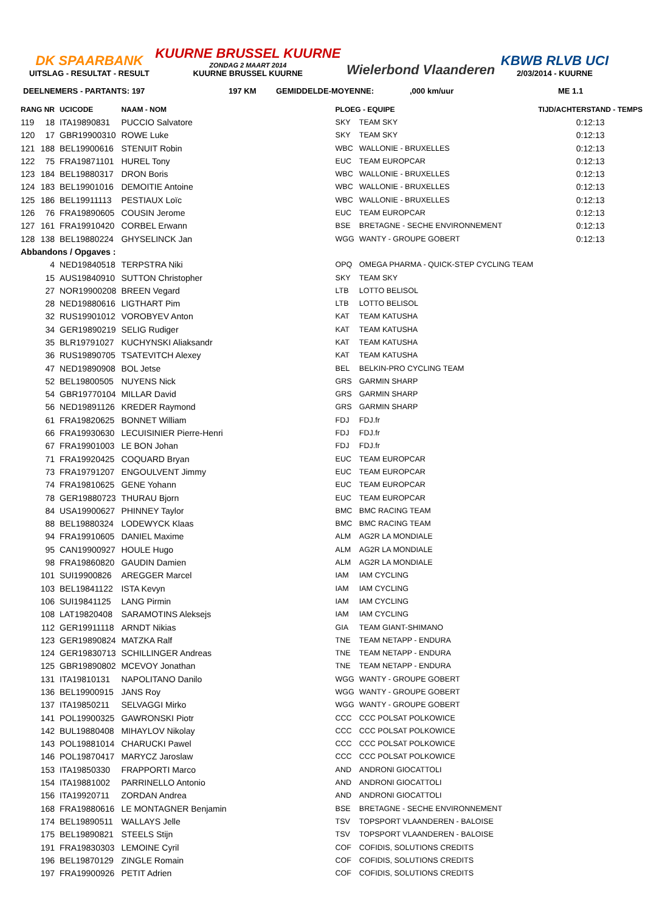DK SPAARBANK
UITSLAG - RESULTAT - RESULT
KUURNE BRUSSEL KUURNE
ZONDAG 2 MAART 2014
KUURNE BRUSSEL KUURNE
Wielerbond Vlaanderen KBWB RLVB UCI
2/03/2014 - KUURNE
DEELNEMERS - PARTANTS: 197 197 KM GEMIDDELDE-MOYENNE:,000 km/uur ME 1.1
| RANG NR | | UCICODE | NAAM - NOM | | PLOEG - EQUIPE | | TIJD/ACHTERSTAND - TEMPS |
| --- | --- | --- | --- | --- | --- | --- | --- |
| 119 | 18 | ITA19890831 | PUCCIO Salvatore | | SKY | TEAM SKY | 0:12:13 |
| 120 | 17 | GBR19900310 | ROWE Luke | | SKY | TEAM SKY | 0:12:13 |
| 121 | 188 | BEL19900616 | STENUIT Robin | | WBC | WALLONIE - BRUXELLES | 0:12:13 |
| 122 | 75 | FRA19871101 | HUREL Tony | | EUC | TEAM EUROPCAR | 0:12:13 |
| 123 | 184 | BEL19880317 | DRON Boris | | WBC | WALLONIE - BRUXELLES | 0:12:13 |
| 124 | 183 | BEL19901016 | DEMOITIE Antoine | | WBC | WALLONIE - BRUXELLES | 0:12:13 |
| 125 | 186 | BEL19911113 | PESTIAUX Loïc | | WBC | WALLONIE - BRUXELLES | 0:12:13 |
| 126 | 76 | FRA19890605 | COUSIN Jerome | | EUC | TEAM EUROPCAR | 0:12:13 |
| 127 | 161 | FRA19910420 | CORBEL Erwann | | BSE | BRETAGNE - SECHE ENVIRONNEMENT | 0:12:13 |
| 128 | 138 | BEL19880224 | GHYSELINCK Jan | | WGG | WANTY - GROUPE GOBERT | 0:12:13 |
| Abbandons / Opgaves : | | | | | | | |
| | 4 | NED19840518 | TERPSTRA Niki | | OPQ | OMEGA PHARMA - QUICK-STEP CYCLING TEAM | |
| | 15 | AUS19840910 | SUTTON Christopher | | SKY | TEAM SKY | |
| | 27 | NOR19900208 | BREEN Vegard | | LTB | LOTTO BELISOL | |
| | 28 | NED19880616 | LIGTHART Pim | | LTB | LOTTO BELISOL | |
| | 32 | RUS19901012 | VOROBYEV Anton | | KAT | TEAM KATUSHA | |
| | 34 | GER19890219 | SELIG Rudiger | | KAT | TEAM KATUSHA | |
| | 35 | BLR19791027 | KUCHYNSKI Aliaksandr | | KAT | TEAM KATUSHA | |
| | 36 | RUS19890705 | TSATEVITCH Alexey | | KAT | TEAM KATUSHA | |
| | 47 | NED19890908 | BOL Jetse | | BEL | BELKIN-PRO CYCLING TEAM | |
| | 52 | BEL19800505 | NUYENS Nick | | GRS | GARMIN SHARP | |
| | 54 | GBR19770104 | MILLAR David | | GRS | GARMIN SHARP | |
| | 56 | NED19891126 | KREDER Raymond | | GRS | GARMIN SHARP | |
| | 61 | FRA19820625 | BONNET William | | FDJ | FDJ.fr | |
| | 66 | FRA19930630 | LECUISINIER Pierre-Henri | | FDJ | FDJ.fr | |
| | 67 | FRA19901003 | LE BON Johan | | FDJ | FDJ.fr | |
| | 71 | FRA19920425 | COQUARD Bryan | | EUC | TEAM EUROPCAR | |
| | 73 | FRA19791207 | ENGOULVENT Jimmy | | EUC | TEAM EUROPCAR | |
| | 74 | FRA19810625 | GENE Yohann | | EUC | TEAM EUROPCAR | |
| | 78 | GER19880723 | THURAU Bjorn | | EUC | TEAM EUROPCAR | |
| | 84 | USA19900627 | PHINNEY Taylor | | BMC | BMC RACING TEAM | |
| | 88 | BEL19880324 | LODEWYCK Klaas | | BMC | BMC RACING TEAM | |
| | 94 | FRA19910605 | DANIEL Maxime | | ALM | AG2R LA MONDIALE | |
| | 95 | CAN19900927 | HOULE Hugo | | ALM | AG2R LA MONDIALE | |
| | 98 | FRA19860820 | GAUDIN Damien | | ALM | AG2R LA MONDIALE | |
| | 101 | SUI19900826 | AREGGER Marcel | | IAM | IAM CYCLING | |
| | 103 | BEL19841122 | ISTA Kevyn | | IAM | IAM CYCLING | |
| | 106 | SUI19841125 | LANG Pirmin | | IAM | IAM CYCLING | |
| | 108 | LAT19820408 | SARAMOTINS Aleksejs | | IAM | IAM CYCLING | |
| | 112 | GER19911118 | ARNDT Nikias | | GIA | TEAM GIANT-SHIMANO | |
| | 123 | GER19890824 | MATZKA Ralf | | TNE | TEAM NETAPP - ENDURA | |
| | 124 | GER19830713 | SCHILLINGER Andreas | | TNE | TEAM NETAPP - ENDURA | |
| | 125 | GBR19890802 | MCEVOY Jonathan | | TNE | TEAM NETAPP - ENDURA | |
| | 131 | ITA19810131 | NAPOLITANO Danilo | | WGG | WANTY - GROUPE GOBERT | |
| | 136 | BEL19900915 | JANS Roy | | WGG | WANTY - GROUPE GOBERT | |
| | 137 | ITA19850211 | SELVAGGI Mirko | | WGG | WANTY - GROUPE GOBERT | |
| | 141 | POL19900325 | GAWRONSKI Piotr | | CCC | CCC POLSAT POLKOWICE | |
| | 142 | BUL19880408 | MIHAYLOV Nikolay | | CCC | CCC POLSAT POLKOWICE | |
| | 143 | POL19881014 | CHARUCKI Pawel | | CCC | CCC POLSAT POLKOWICE | |
| | 146 | POL19870417 | MARYCZ Jaroslaw | | CCC | CCC POLSAT POLKOWICE | |
| | 153 | ITA19850330 | FRAPPORTI Marco | | AND | ANDRONI GIOCATTOLI | |
| | 154 | ITA19881002 | PARRINELLO Antonio | | AND | ANDRONI GIOCATTOLI | |
| | 156 | ITA19920711 | ZORDAN Andrea | | AND | ANDRONI GIOCATTOLI | |
| | 168 | FRA19880616 | LE MONTAGNER Benjamin | | BSE | BRETAGNE - SECHE ENVIRONNEMENT | |
| | 174 | BEL19890511 | WALLAYS Jelle | | TSV | TOPSPORT VLAANDEREN - BALOISE | |
| | 175 | BEL19890821 | STEELS Stijn | | TSV | TOPSPORT VLAANDEREN - BALOISE | |
| | 191 | FRA19830303 | LEMOINE Cyril | | COF | COFIDIS, SOLUTIONS CREDITS | |
| | 196 | BEL19870129 | ZINGLE Romain | | COF | COFIDIS, SOLUTIONS CREDITS | |
| | 197 | FRA19900926 | PETIT Adrien | | COF | COFIDIS, SOLUTIONS CREDITS | |